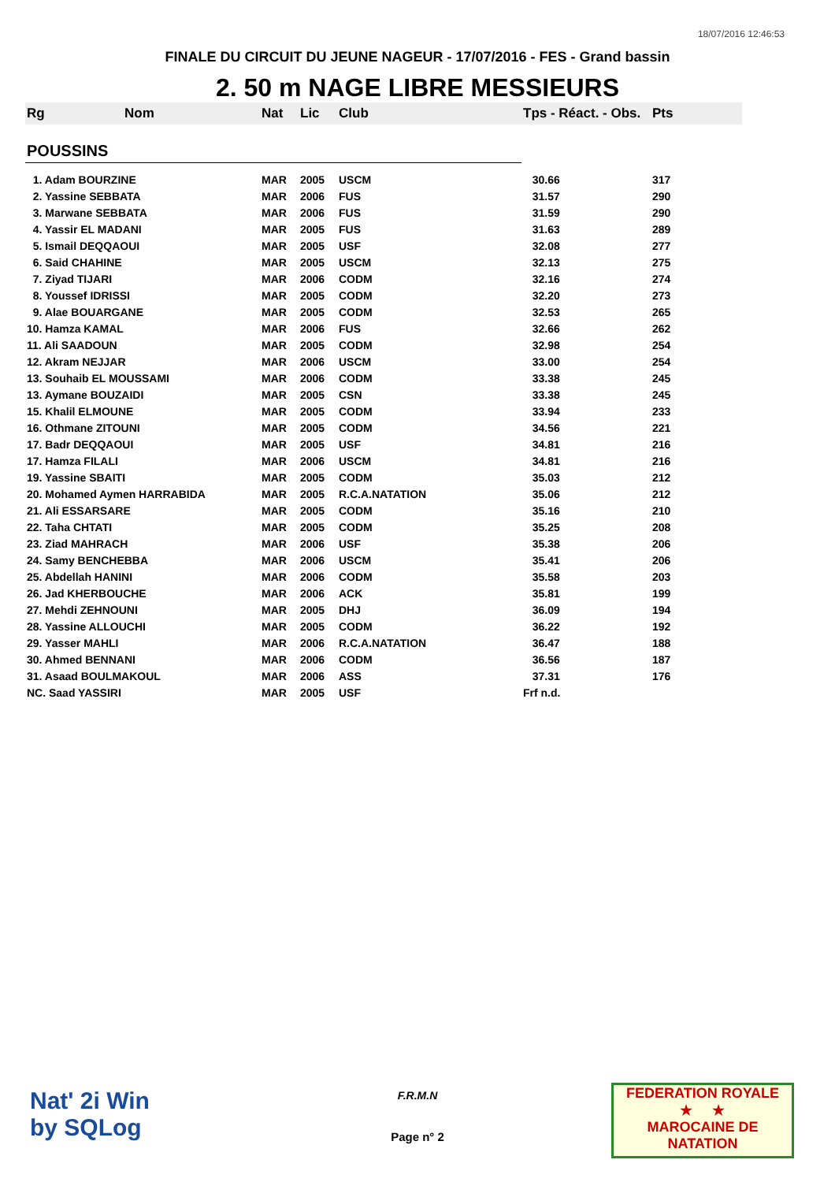18/07/2016 12:46:53
FINALE DU CIRCUIT DU JEUNE NAGEUR - 17/07/2016 - FES - Grand bassin
2. 50 m NAGE LIBRE MESSIEURS
| Rg | Nom | Nat | Lic | Club | Tps - Réact. - Obs. | Pts |
| --- | --- | --- | --- | --- | --- | --- |
| POUSSINS | | | | | | |
| 1. Adam BOURZINE | | MAR | 2005 | USCM | 30.66 | 317 |
| 2. Yassine SEBBATA | | MAR | 2006 | FUS | 31.57 | 290 |
| 3. Marwane SEBBATA | | MAR | 2006 | FUS | 31.59 | 290 |
| 4. Yassir EL MADANI | | MAR | 2005 | FUS | 31.63 | 289 |
| 5. Ismail DEQQAOUI | | MAR | 2005 | USF | 32.08 | 277 |
| 6. Said CHAHINE | | MAR | 2005 | USCM | 32.13 | 275 |
| 7. Ziyad TIJARI | | MAR | 2006 | CODM | 32.16 | 274 |
| 8. Youssef IDRISSI | | MAR | 2005 | CODM | 32.20 | 273 |
| 9. Alae BOUARGANE | | MAR | 2005 | CODM | 32.53 | 265 |
| 10. Hamza KAMAL | | MAR | 2006 | FUS | 32.66 | 262 |
| 11. Ali SAADOUN | | MAR | 2005 | CODM | 32.98 | 254 |
| 12. Akram NEJJAR | | MAR | 2006 | USCM | 33.00 | 254 |
| 13. Souhaib EL MOUSSAMI | | MAR | 2006 | CODM | 33.38 | 245 |
| 13. Aymane BOUZAIDI | | MAR | 2005 | CSN | 33.38 | 245 |
| 15. Khalil ELMOUNE | | MAR | 2005 | CODM | 33.94 | 233 |
| 16. Othmane ZITOUNI | | MAR | 2005 | CODM | 34.56 | 221 |
| 17. Badr DEQQAOUI | | MAR | 2005 | USF | 34.81 | 216 |
| 17. Hamza FILALI | | MAR | 2006 | USCM | 34.81 | 216 |
| 19. Yassine SBAITI | | MAR | 2005 | CODM | 35.03 | 212 |
| 20. Mohamed Aymen HARRABIDA | | MAR | 2005 | R.C.A.NATATION | 35.06 | 212 |
| 21. Ali ESSARSARE | | MAR | 2005 | CODM | 35.16 | 210 |
| 22. Taha CHTATI | | MAR | 2005 | CODM | 35.25 | 208 |
| 23. Ziad MAHRACH | | MAR | 2006 | USF | 35.38 | 206 |
| 24. Samy BENCHEBBA | | MAR | 2006 | USCM | 35.41 | 206 |
| 25. Abdellah HANINI | | MAR | 2006 | CODM | 35.58 | 203 |
| 26. Jad KHERBOUCHE | | MAR | 2006 | ACK | 35.81 | 199 |
| 27. Mehdi ZEHNOUNI | | MAR | 2005 | DHJ | 36.09 | 194 |
| 28. Yassine ALLOUCHI | | MAR | 2005 | CODM | 36.22 | 192 |
| 29. Yasser MAHLI | | MAR | 2006 | R.C.A.NATATION | 36.47 | 188 |
| 30. Ahmed BENNANI | | MAR | 2006 | CODM | 36.56 | 187 |
| 31. Asaad BOULMAKOUL | | MAR | 2006 | ASS | 37.31 | 176 |
| NC. Saad YASSIRI | | MAR | 2005 | USF | Frf n.d. | |
Nat' 2i Win
by SQLog
F.R.M.N
Page n° 2
FEDERATION ROYALE
★ ★
MAROCAINE DE NATATION